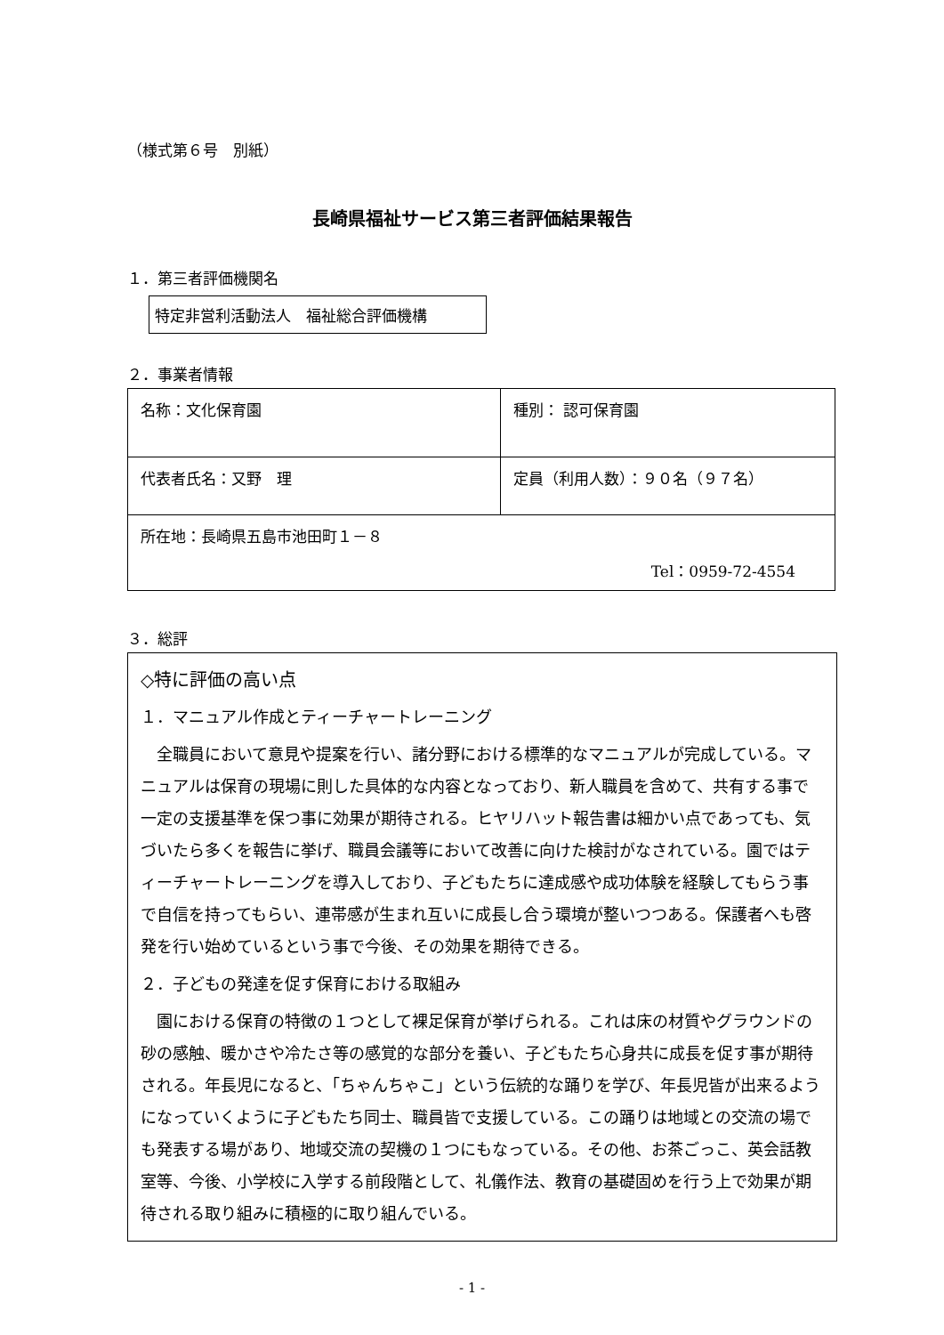（様式第６号　別紙）
長崎県福祉サービス第三者評価結果報告
１．第三者評価機関名
特定非営利活動法人　福祉総合評価機構
２．事業者情報
| 名称：文化保育園 | 種別： 認可保育園 |
| 代表者氏名：又野 理 | 定員（利用人数）：９０名（９７名） |
| 所在地：長崎県五島市池田町１－８ Tel：0959-72-4554 | |
３．総評
◇特に評価の高い点
１．マニュアル作成とティーチャートレーニング
　全職員において意見や提案を行い、諸分野における標準的なマニュアルが完成している。マニュアルは保育の現場に則した具体的な内容となっており、新人職員を含めて、共有する事で一定の支援基準を保つ事に効果が期待される。ヒヤリハット報告書は細かい点であっても、気づいたら多くを報告に挙げ、職員会議等において改善に向けた検討がなされている。園ではティーチャートレーニングを導入しており、子どもたちに達成感や成功体験を経験してもらう事で自信を持ってもらい、連帯感が生まれ互いに成長し合う環境が整いつつある。保護者へも啓発を行い始めているという事で今後、その効果を期待できる。
２．子どもの発達を促す保育における取組み
　園における保育の特徴の１つとして裸足保育が挙げられる。これは床の材質やグラウンドの砂の感触、暖かさや冷たさ等の感覚的な部分を養い、子どもたち心身共に成長を促す事が期待される。年長児になると、「ちゃんちゃこ」という伝統的な踊りを学び、年長児皆が出来るようになっていくように子どもたち同士、職員皆で支援している。この踊りは地域との交流の場でも発表する場があり、地域交流の契機の１つにもなっている。その他、お茶ごっこ、英会話教室等、今後、小学校に入学する前段階として、礼儀作法、教育の基礎固めを行う上で効果が期待される取り組みに積極的に取り組んでいる。
- 1 -